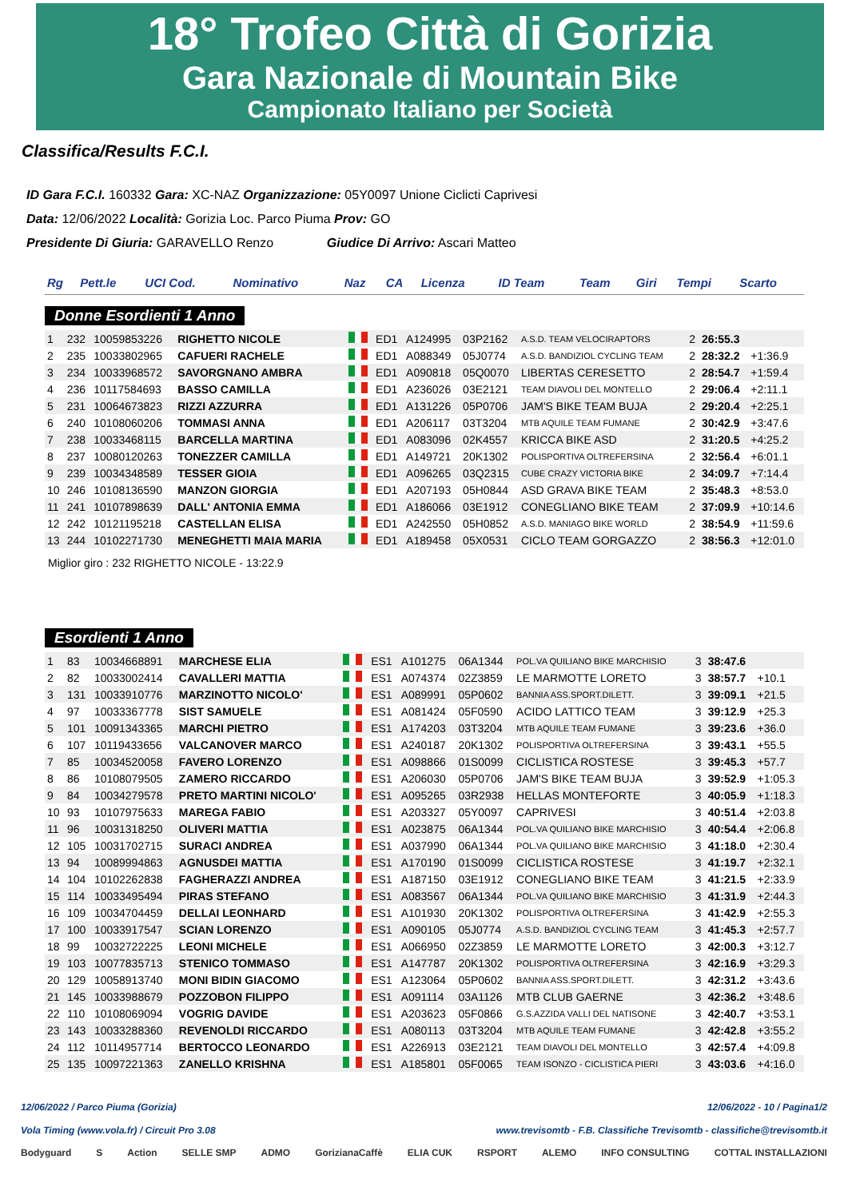18° Trofeo Città di Gorizia
Gara Nazionale di Mountain Bike
Campionato Italiano per Società
Classifica/Results F.C.I.
ID Gara F.C.I. 160332 Gara: XC-NAZ Organizzazione: 05Y0097 Unione Ciclicti Caprivesi
Data: 12/06/2022 Località: Gorizia Loc. Parco Piuma Prov: GO
Presidente Di Giuria: GARAVELLO Renzo Giudice Di Arrivo: Ascari Matteo
| Rg | Pett.le | UCI Cod. | Nominativo | Naz | CA | Licenza | ID Team | Team | Giri | Tempi | Scarto |
| --- | --- | --- | --- | --- | --- | --- | --- | --- | --- | --- | --- |
Donne Esordienti 1 Anno
| 1 | 232 | 10059853226 | RIGHETTO NICOLE | | ED1 | A124995 | 03P2162 | A.S.D. TEAM VELOCIRAPTORS | 2 | 26:55.3 | |
| 2 | 235 | 10033802965 | CAFUERI RACHELE | | ED1 | A088349 | 05J0774 | A.S.D. BANDIZIOL CYCLING TEAM | 2 | 28:32.2 | +1:36.9 |
| 3 | 234 | 10033968572 | SAVORGNANO AMBRA | | ED1 | A090818 | 05Q0070 | LIBERTAS CERESETTO | 2 | 28:54.7 | +1:59.4 |
| 4 | 236 | 10117584693 | BASSO CAMILLA | | ED1 | A236026 | 03E2121 | TEAM DIAVOLI DEL MONTELLO | 2 | 29:06.4 | +2:11.1 |
| 5 | 231 | 10064673823 | RIZZI AZZURRA | | ED1 | A131226 | 05P0706 | JAM'S BIKE TEAM BUJA | 2 | 29:20.4 | +2:25.1 |
| 6 | 240 | 10108060206 | TOMMASI ANNA | | ED1 | A206117 | 03T3204 | MTB AQUILE TEAM FUMANE | 2 | 30:42.9 | +3:47.6 |
| 7 | 238 | 10033468115 | BARCELLA MARTINA | | ED1 | A083096 | 02K4557 | KRICCA BIKE ASD | 2 | 31:20.5 | +4:25.2 |
| 8 | 237 | 10080120263 | TONEZZER CAMILLA | | ED1 | A149721 | 20K1302 | POLISPORTIVA OLTREFERSINA | 2 | 32:56.4 | +6:01.1 |
| 9 | 239 | 10034348589 | TESSER GIOIA | | ED1 | A096265 | 03Q2315 | CUBE CRAZY VICTORIA BIKE | 2 | 34:09.7 | +7:14.4 |
| 10 | 246 | 10108136590 | MANZON GIORGIA | | ED1 | A207193 | 05H0844 | ASD GRAVA BIKE TEAM | 2 | 35:48.3 | +8:53.0 |
| 11 | 241 | 10107898639 | DALL' ANTONIA EMMA | | ED1 | A186066 | 03E1912 | CONEGLIANO BIKE TEAM | 2 | 37:09.9 | +10:14.6 |
| 12 | 242 | 10121195218 | CASTELLAN ELISA | | ED1 | A242550 | 05H0852 | A.S.D. MANIAGO BIKE WORLD | 2 | 38:54.9 | +11:59.6 |
| 13 | 244 | 10102271730 | MENEGHETTI MAIA MARIA | | ED1 | A189458 | 05X0531 | CICLO TEAM GORGAZZO | 2 | 38:56.3 | +12:01.0 |
Miglior giro : 232 RIGHETTO NICOLE - 13:22.9
Esordienti 1 Anno
| 1 | 83 | 10034668891 | MARCHESE ELIA | | ES1 | A101275 | 06A1344 | POL.VA QUILIANO BIKE MARCHISIO | 3 | 38:47.6 | |
| 2 | 82 | 10033002414 | CAVALLERI MATTIA | | ES1 | A074374 | 02Z3859 | LE MARMOTTE LORETO | 3 | 38:57.7 | +10.1 |
| 3 | 131 | 10033910776 | MARZINOTTO NICOLO' | | ES1 | A089991 | 05P0602 | BANNIA ASS.SPORT.DILETT. | 3 | 39:09.1 | +21.5 |
| 4 | 97 | 10033367778 | SIST SAMUELE | | ES1 | A081424 | 05F0590 | ACIDO LATTICO TEAM | 3 | 39:12.9 | +25.3 |
| 5 | 101 | 10091343365 | MARCHI PIETRO | | ES1 | A174203 | 03T3204 | MTB AQUILE TEAM FUMANE | 3 | 39:23.6 | +36.0 |
| 6 | 107 | 10119433656 | VALCANOVER MARCO | | ES1 | A240187 | 20K1302 | POLISPORTIVA OLTREFERSINA | 3 | 39:43.1 | +55.5 |
| 7 | 85 | 10034520058 | FAVERO LORENZO | | ES1 | A098866 | 01S0099 | CICLISTICA ROSTESE | 3 | 39:45.3 | +57.7 |
| 8 | 86 | 10108079505 | ZAMERO RICCARDO | | ES1 | A206030 | 05P0706 | JAM'S BIKE TEAM BUJA | 3 | 39:52.9 | +1:05.3 |
| 9 | 84 | 10034279578 | PRETO MARTINI NICOLO' | | ES1 | A095265 | 03R2938 | HELLAS MONTEFORTE | 3 | 40:05.9 | +1:18.3 |
| 10 | 93 | 10107975633 | MAREGA FABIO | | ES1 | A203327 | 05Y0097 | CAPRIVESI | 3 | 40:51.4 | +2:03.8 |
| 11 | 96 | 10031318250 | OLIVERI MATTIA | | ES1 | A023875 | 06A1344 | POL.VA QUILIANO BIKE MARCHISIO | 3 | 40:54.4 | +2:06.8 |
| 12 | 105 | 10031702715 | SURACI ANDREA | | ES1 | A037990 | 06A1344 | POL.VA QUILIANO BIKE MARCHISIO | 3 | 41:18.0 | +2:30.4 |
| 13 | 94 | 10089994863 | AGNUSDEI MATTIA | | ES1 | A170190 | 01S0099 | CICLISTICA ROSTESE | 3 | 41:19.7 | +2:32.1 |
| 14 | 104 | 10102262838 | FAGHERAZZI ANDREA | | ES1 | A187150 | 03E1912 | CONEGLIANO BIKE TEAM | 3 | 41:21.5 | +2:33.9 |
| 15 | 114 | 10033495494 | PIRAS STEFANO | | ES1 | A083567 | 06A1344 | POL.VA QUILIANO BIKE MARCHISIO | 3 | 41:31.9 | +2:44.3 |
| 16 | 109 | 10034704459 | DELLAI LEONHARD | | ES1 | A101930 | 20K1302 | POLISPORTIVA OLTREFERSINA | 3 | 41:42.9 | +2:55.3 |
| 17 | 100 | 10033917547 | SCIAN LORENZO | | ES1 | A090105 | 05J0774 | A.S.D. BANDIZIOL CYCLING TEAM | 3 | 41:45.3 | +2:57.7 |
| 18 | 99 | 10032722225 | LEONI MICHELE | | ES1 | A066950 | 02Z3859 | LE MARMOTTE LORETO | 3 | 42:00.3 | +3:12.7 |
| 19 | 103 | 10077835713 | STENICO TOMMASO | | ES1 | A147787 | 20K1302 | POLISPORTIVA OLTREFERSINA | 3 | 42:16.9 | +3:29.3 |
| 20 | 129 | 10058913740 | MONI BIDIN GIACOMO | | ES1 | A123064 | 05P0602 | BANNIA ASS.SPORT.DILETT. | 3 | 42:31.2 | +3:43.6 |
| 21 | 145 | 10033988679 | POZZOBON FILIPPO | | ES1 | A091114 | 03A1126 | MTB CLUB GAERNE | 3 | 42:36.2 | +3:48.6 |
| 22 | 110 | 10108069094 | VOGRIG DAVIDE | | ES1 | A203623 | 05F0866 | G.S.AZZIDA VALLI DEL NATISONE | 3 | 42:40.7 | +3:53.1 |
| 23 | 143 | 10033288360 | REVENOLDI RICCARDO | | ES1 | A080113 | 03T3204 | MTB AQUILE TEAM FUMANE | 3 | 42:42.8 | +3:55.2 |
| 24 | 112 | 10114957714 | BERTOCCO LEONARDO | | ES1 | A226913 | 03E2121 | TEAM DIAVOLI DEL MONTELLO | 3 | 42:57.4 | +4:09.8 |
| 25 | 135 | 10097221363 | ZANELLO KRISHNA | | ES1 | A185801 | 05F0065 | TEAM ISONZO - CICLISTICA PIERI | 3 | 43:03.6 | +4:16.0 |
12/06/2022 / Parco Piuma (Gorizia)
Vola Timing (www.vola.fr) / Circuit Pro 3.08
12/06/2022 - 10 / Pagina1/2
www.trevisomtb - F.B. Classifiche Trevisomtb - classifiche@trevisomtb.it
Bodyguard S Action SELLE SMP ADMO GorizianaCaffè ELIA CUK RSPORT ALEMO INFO CONSULTING COTTAL INSTALLAZIONI